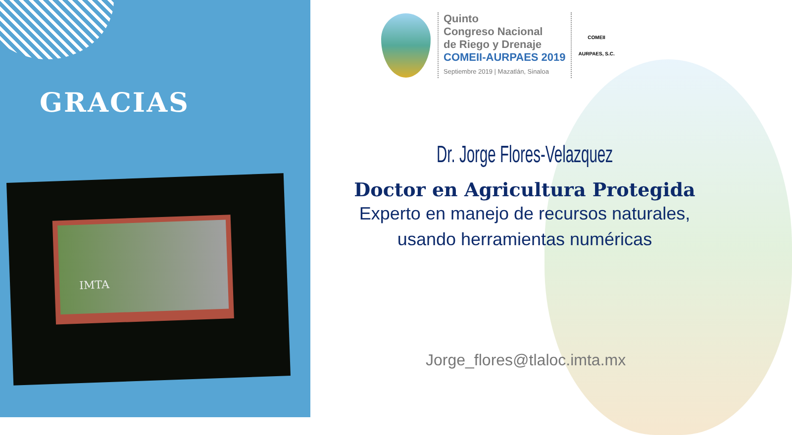GRACIAS
IMTA
Quinto
Congreso Nacional
de Riego y Drenaje
COMEII-AURPAES 2019
Septiembre 2019 | Mazatlán, Sinaloa
COMEII
AURPAES, S.C.
Dr. Jorge Flores-Velazquez
Doctor en Agricultura Protegida
Experto en manejo de recursos naturales,
usando herramientas numéricas
Jorge_flores@tlaloc.imta.mx